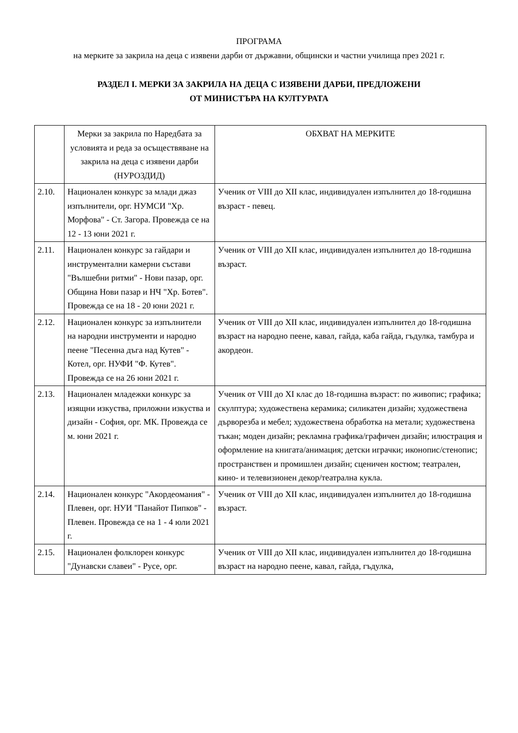ПРОГРАМА
на мерките за закрила на деца с изявени дарби от държавни, общински и частни училища през 2021 г.
РАЗДЕЛ I. МЕРКИ ЗА ЗАКРИЛА НА ДЕЦА С ИЗЯВЕНИ ДАРБИ, ПРЕДЛОЖЕНИ
ОТ МИНИСТЪРА НА КУЛТУРАТА
| | Мерки за закрила по Наредбата за условията и реда за осъществяване на закрила на деца с изявени дарби (НУРОЗДИД) | ОБХВАТ НА МЕРКИТЕ |
| --- | --- | --- |
| 2.10. | Национален конкурс за млади джаз изпълнители, орг. НУМСИ "Хр. Морфова" - Ст. Загора. Провежда се на 12 - 13 юни 2021 г. | Ученик от VIII до XII клас, индивидуален изпълнител до 18-годишна възраст - певец. |
| 2.11. | Национален конкурс за гайдари и инструментални камерни състави "Вълшебни ритми" - Нови пазар, орг. Община Нови пазар и НЧ "Хр. Ботев". Провежда се на 18 - 20 юни 2021 г. | Ученик от VIII до XII клас, индивидуален изпълнител до 18-годишна възраст. |
| 2.12. | Национален конкурс за изпълнители на народни инструменти и народно пеене "Песенна дъга над Кутев" - Котел, орг. НУФИ "Ф. Кутев". Провежда се на 26 юни 2021 г. | Ученик от VIII до XII клас, индивидуален изпълнител до 18-годишна възраст на народно пеене, кавал, гайда, каба гайда, гъдулка, тамбура и акордеон. |
| 2.13. | Национален младежки конкурс за изящни изкуства, приложни изкуства и дизайн - София, орг. МК. Провежда се м. юни 2021 г. | Ученик от VIII до XI клас до 18-годишна възраст: по живопис; графика; скулптура; художествена керамика; силикатен дизайн; художествена дърворезба и мебел; художествена обработка на метали; художествена тъкан; моден дизайн; рекламна графика/графичен дизайн; илюстрация и оформление на книгата/анимация; детски играчки; иконопис/стенопис; пространствен и промишлен дизайн; сценичен костюм; театрален, кино- и телевизионен декор/театрална кукла. |
| 2.14. | Национален конкурс "Акордеомания" - Плевен, орг. НУИ "Панайот Пипков" - Плевен. Провежда се на 1 - 4 юли 2021 г. | Ученик от VIII до XII клас, индивидуален изпълнител до 18-годишна възраст. |
| 2.15. | Национален фолклорен конкурс "Дунавски славеи" - Русе, орг. | Ученик от VIII до XII клас, индивидуален изпълнител до 18-годишна възраст на народно пеене, кавал, гайда, гъдулка, |